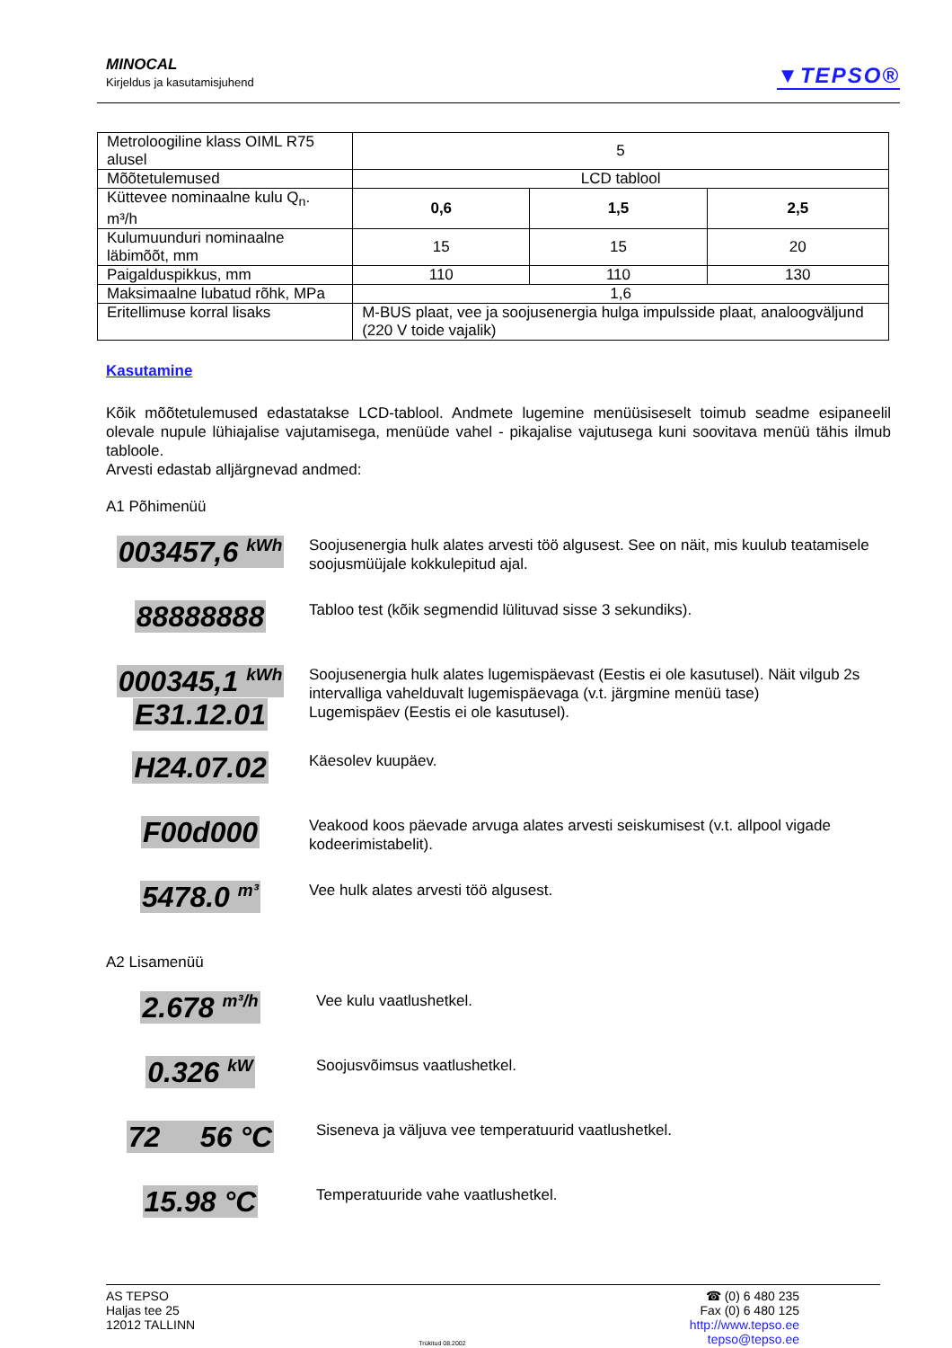MINOCAL
Kirjeldus ja kasutamisjuhend
▼TEPSO®
| Metroloogiline klass OIML R75 alusel | 5 | | |
| Mõõtetulemused | LCD tablool | | |
| Küttevee nominaalne kulu Q<sub>n</sub>. m³/h | 0,6 | 1,5 | 2,5 |
| Kulumuunduri nominaalne läbimõõt, mm | 15 | 15 | 20 |
| Paigalduspikkus, mm | 110 | 110 | 130 |
| Maksimaalne lubatud rõhk, MPa | 1,6 | | |
| Eritellimuse korral lisaks | M-BUS plaat, vee ja soojusenergia hulga impulsside plaat, analoogväljund (220 V toide vajalik) | | |
Kasutamine
Kõik mõõtetulemused edastatakse LCD-tablool. Andmete lugemine menüüsiseselt toimub seadme esipaneelil olevale nupule lühiajalise vajutamisega, menüüde vahel - pikajalise vajutusega kuni soovitava menüü tähis ilmub tabloole.
Arvesti edastab alljärgnevad andmed:
A1 Põhimenüü
003457,6 <sup>kWh</sup>
Soojusenergia hulk alates arvesti töö algusest. See on näit, mis kuulub teatamisele soojusmüüjale kokkulepitud ajal.
88888888
Tabloo test (kõik segmendid lülituvad sisse 3 sekundiks).
000345,1 <sup>kWh</sup>
E31.12.01
Soojusenergia hulk alates lugemispäevast (Eestis ei ole kasutusel). Näit vilgub 2s intervalliga vahelduvalt lugemispäevaga (v.t. järgmine menüü tase)
Lugemispäev (Eestis ei ole kasutusel).
H24.07.02
Käesolev kuupäev.
F00d000
Veakood koos päevade arvuga alates arvesti seiskumisest (v.t. allpool vigade kodeerimistabelit).
5478.0 <sup>m³</sup>
Vee hulk alates arvesti töö algusest.
A2 Lisamenüü
2.678 <sup>m³/h</sup>
Vee kulu vaatlushetkel.
0.326 <sup>kW</sup>
Soojusvõimsus vaatlushetkel.
72 56 °C
Siseneva ja väljuva vee temperatuurid vaatlushetkel.
15.98 °C
Temperatuuride vahe vaatlushetkel.
AS TEPSO
Haljas tee 25
12012 TALLINN
Trükitud 08.2002
☎ (0) 6 480 235
Fax (0) 6 480 125
http://www.tepso.ee
tepso@tepso.ee